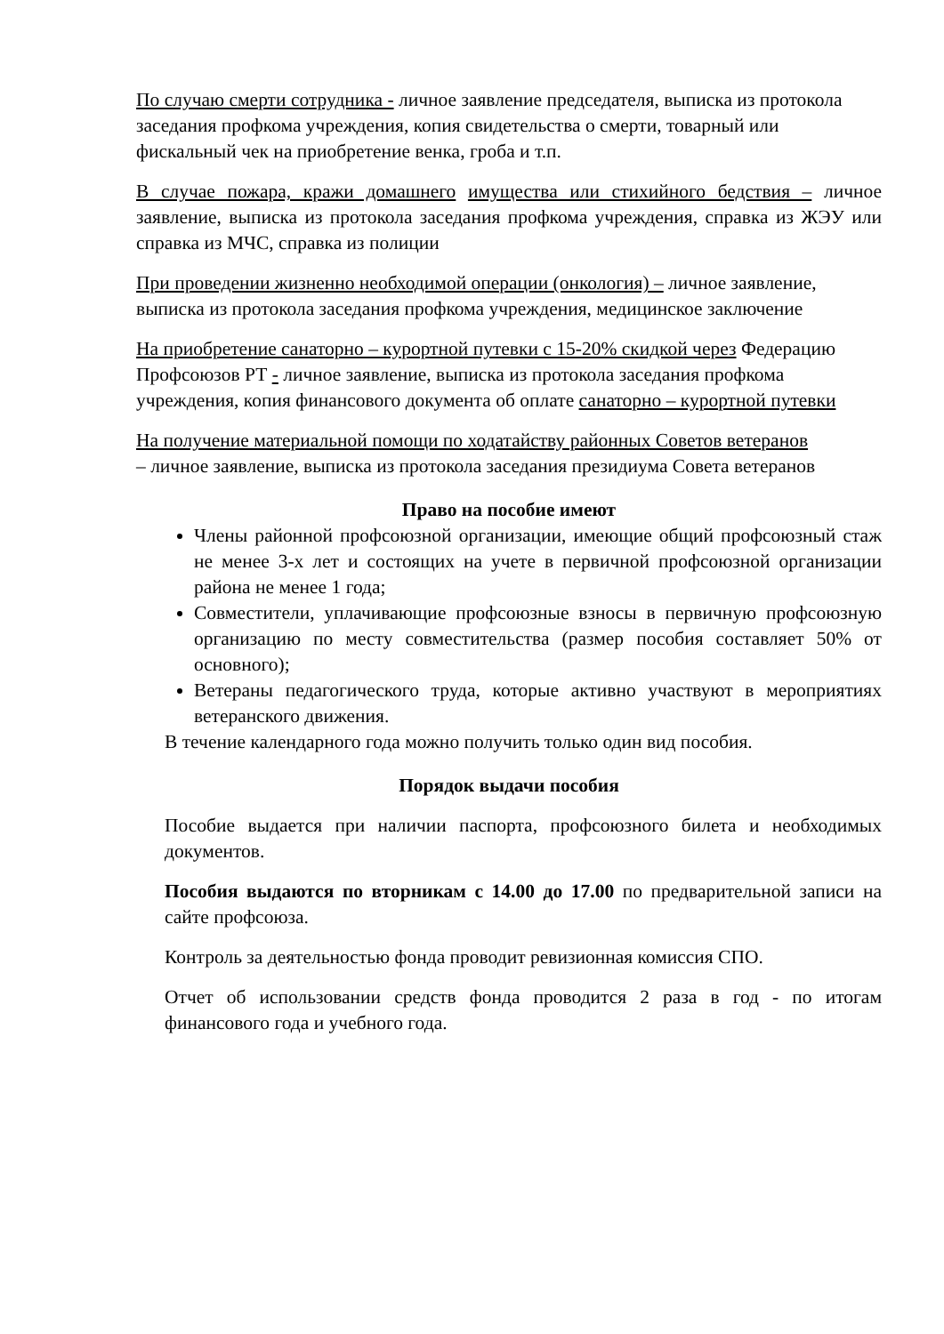По случаю смерти сотрудника - личное заявление председателя, выписка из протокола заседания профкома учреждения, копия свидетельства о смерти, товарный или фискальный чек на приобретение венка, гроба и т.п.
В случае пожара, кражи домашнего имущества или стихийного бедствия – личное заявление, выписка из протокола заседания профкома учреждения, справка из ЖЭУ или справка из МЧС, справка из полиции
При проведении жизненно необходимой операции (онкология) – личное заявление, выписка из протокола заседания профкома учреждения, медицинское заключение
На приобретение санаторно – курортной путевки с 15-20% скидкой через Федерацию Профсоюзов РТ - личное заявление, выписка из протокола заседания профкома учреждения, копия финансового документа об оплате санаторно – курортной путевки
На получение материальной помощи по ходатайству районных Советов ветеранов
– личное заявление, выписка из протокола заседания президиума Совета ветеранов
Право на пособие имеют
Члены районной профсоюзной организации, имеющие общий профсоюзный стаж не менее 3-х лет и состоящих на учете в первичной профсоюзной организации района не менее 1 года;
Совместители, уплачивающие профсоюзные взносы в первичную профсоюзную организацию по месту совместительства (размер пособия составляет 50% от основного);
Ветераны педагогического труда, которые активно участвуют в мероприятиях ветеранского движения.
В течение календарного года можно получить только один вид пособия.
Порядок выдачи пособия
Пособие выдается при наличии паспорта, профсоюзного билета и необходимых документов.
Пособия выдаются по вторникам с 14.00 до 17.00 по предварительной записи на сайте профсоюза.
Контроль за деятельностью фонда проводит ревизионная комиссия СПО.
Отчет об использовании средств фонда проводится 2 раза в год - по итогам финансового года и учебного года.